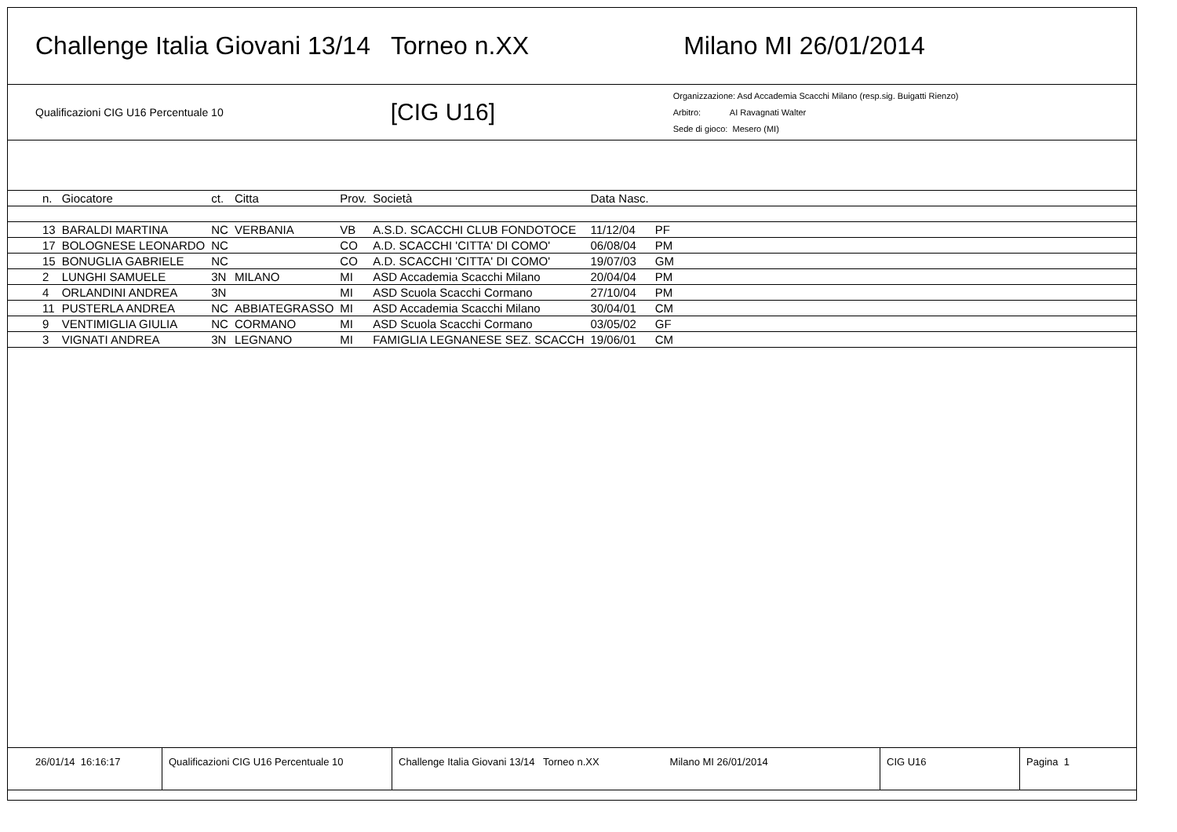Challenge Italia Giovani 13/14 Torneo n.XX Milano MI 26/01/2014
Qualificazioni CIG U16 Percentuale 10 [CIG U16]
Organizzazione: Asd Accademia Scacchi Milano (resp.sig. Buigatti Rienzo)
Arbitro: AI Ravagnati Walter
Sede di gioco: Mesero (MI)
| n. | Giocatore | ct. | Citta | Prov. | Società | Data Nasc. | | |
| --- | --- | --- | --- | --- | --- | --- | --- | --- |
| 13 | BARALDI MARTINA | NC | VERBANIA | VB | A.S.D. SCACCHI CLUB FONDOTOCE | 11/12/04 | PF | |
| 17 | BOLOGNESE LEONARDO | NC | | CO | A.D. SCACCHI 'CITTA' DI COMO' | 06/08/04 | PM | |
| 15 | BONUGLIA GABRIELE | NC | | CO | A.D. SCACCHI 'CITTA' DI COMO' | 19/07/03 | GM | |
| 2 | LUNGHI SAMUELE | 3N | MILANO | MI | ASD Accademia Scacchi Milano | 20/04/04 | PM | |
| 4 | ORLANDINI ANDREA | 3N | | MI | ASD Scuola Scacchi Cormano | 27/10/04 | PM | |
| 11 | PUSTERLA ANDREA | NC | ABBIATEGRASSO | MI | ASD Accademia Scacchi Milano | 30/04/01 | CM | |
| 9 | VENTIMIGLIA GIULIA | NC | CORMANO | MI | ASD Scuola Scacchi Cormano | 03/05/02 | GF | |
| 3 | VIGNATI ANDREA | 3N | LEGNANO | MI | FAMIGLIA LEGNANESE SEZ. SCACCH | 19/06/01 | CM | |
26/01/14 16:16:17 Qualificazioni CIG U16 Percentuale 10
Challenge Italia Giovani 13/14 Torneo n.XX Milano MI 26/01/2014 CIG U16 Pagina 1